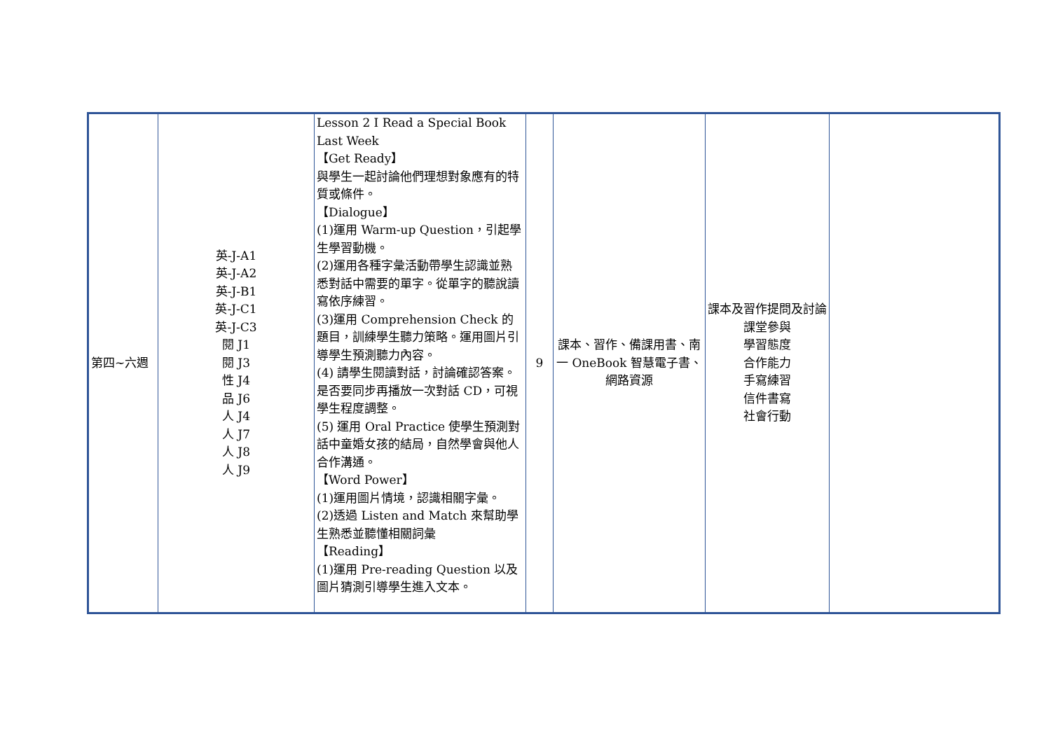| 第四~六週 | 英-J-A1 英-J-A2 英-J-B1 英-J-C1 英-J-C3 閱 J1 閱 J3 性 J4 品 J6 人 J4 人 J7 人 J8 人 J9 | Lesson 2 I Read a Special Book Last Week 【Get Ready】 與學生一起討論他們理想對象應有的特質或條件。 【Dialogue】 (1)運用 Warm-up Question，引起學生學習動機。 (2)運用各種字彙活動帶學生認識並熟悉對話中需要的單字。從單字的聽說讀寫依序練習。 (3)運用 Comprehension Check 的題目，訓練學生聽力策略。運用圖片引導學生預測聽力內容。 (4) 請學生閱讀對話，討論確認答案。是否要同步再播放一次對話 CD，可視學生程度調整。 (5) 運用 Oral Practice 使學生預測對話中童婚女孩的結局，自然學會與他人合作溝通。 【Word Power】 (1)運用圖片情境，認識相關字彙。 (2)透過 Listen and Match 來幫助學生熟悉並聽懂相關詞彙 【Reading】 (1)運用 Pre-reading Question 以及圖片猜測引導學生進入文本。 | 9 | 課本、習作、備課用書、南一 OneBook 智慧電子書、網路資源 | 課本及習作提問及討論 課堂參與 學習態度 合作能力 手寫練習 信件書寫 社會行動 | |